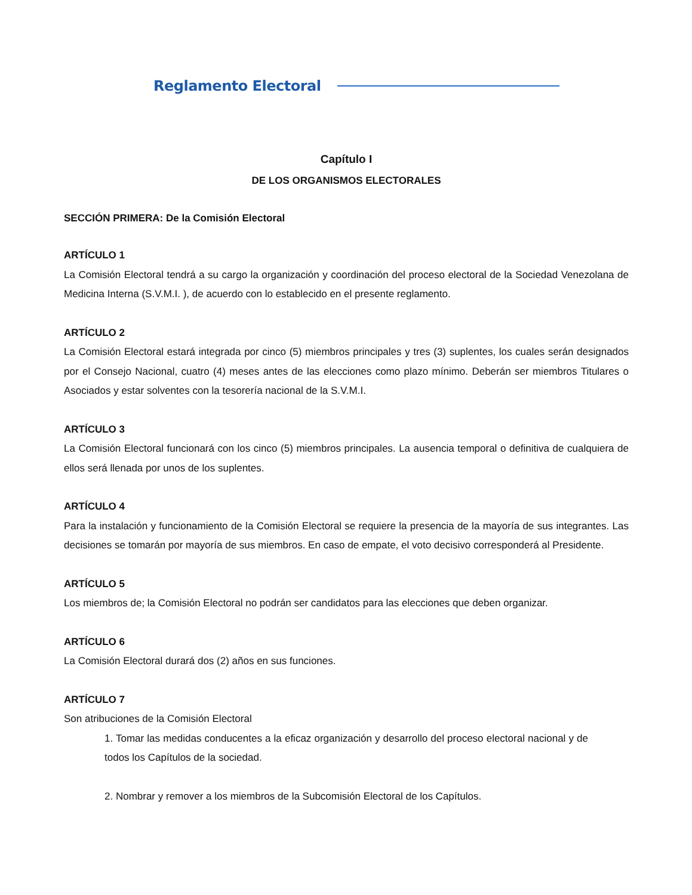Reglamento Electoral
Capítulo I
DE LOS ORGANISMOS ELECTORALES
SECCIÓN PRIMERA: De la Comisión Electoral
ARTÍCULO 1
La Comisión Electoral tendrá a su cargo la organización y coordinación del proceso electoral de la Sociedad Venezolana de Medicina Interna (S.V.M.I. ), de acuerdo con lo establecido en el presente reglamento.
ARTÍCULO 2
La Comisión Electoral estará integrada por cinco (5) miembros principales y tres (3) suplentes, los cuales serán designados por el Consejo Nacional, cuatro (4) meses antes de las elecciones como plazo mínimo. Deberán ser miembros Titulares o Asociados y estar solventes con la tesorería nacional de la S.V.M.I.
ARTÍCULO 3
La Comisión Electoral funcionará con los cinco (5) miembros principales. La ausencia temporal o definitiva de cualquiera de ellos será llenada por unos de los suplentes.
ARTÍCULO 4
Para la instalación y funcionamiento de la Comisión Electoral se requiere la presencia de la mayoría de sus integrantes. Las decisiones se tomarán por mayoría de sus miembros. En caso de empate, el voto decisivo corresponderá al Presidente.
ARTÍCULO 5
Los miembros de; la Comisión Electoral no podrán ser candidatos para las elecciones que deben organizar.
ARTÍCULO 6
La Comisión Electoral durará dos (2) años en sus funciones.
ARTÍCULO 7
Son atribuciones de la Comisión Electoral
1. Tomar las medidas conducentes a la eficaz organización y desarrollo del proceso electoral nacional y de todos los Capítulos de la sociedad.
2. Nombrar y remover a los miembros de la Subcomisión Electoral de los Capítulos.